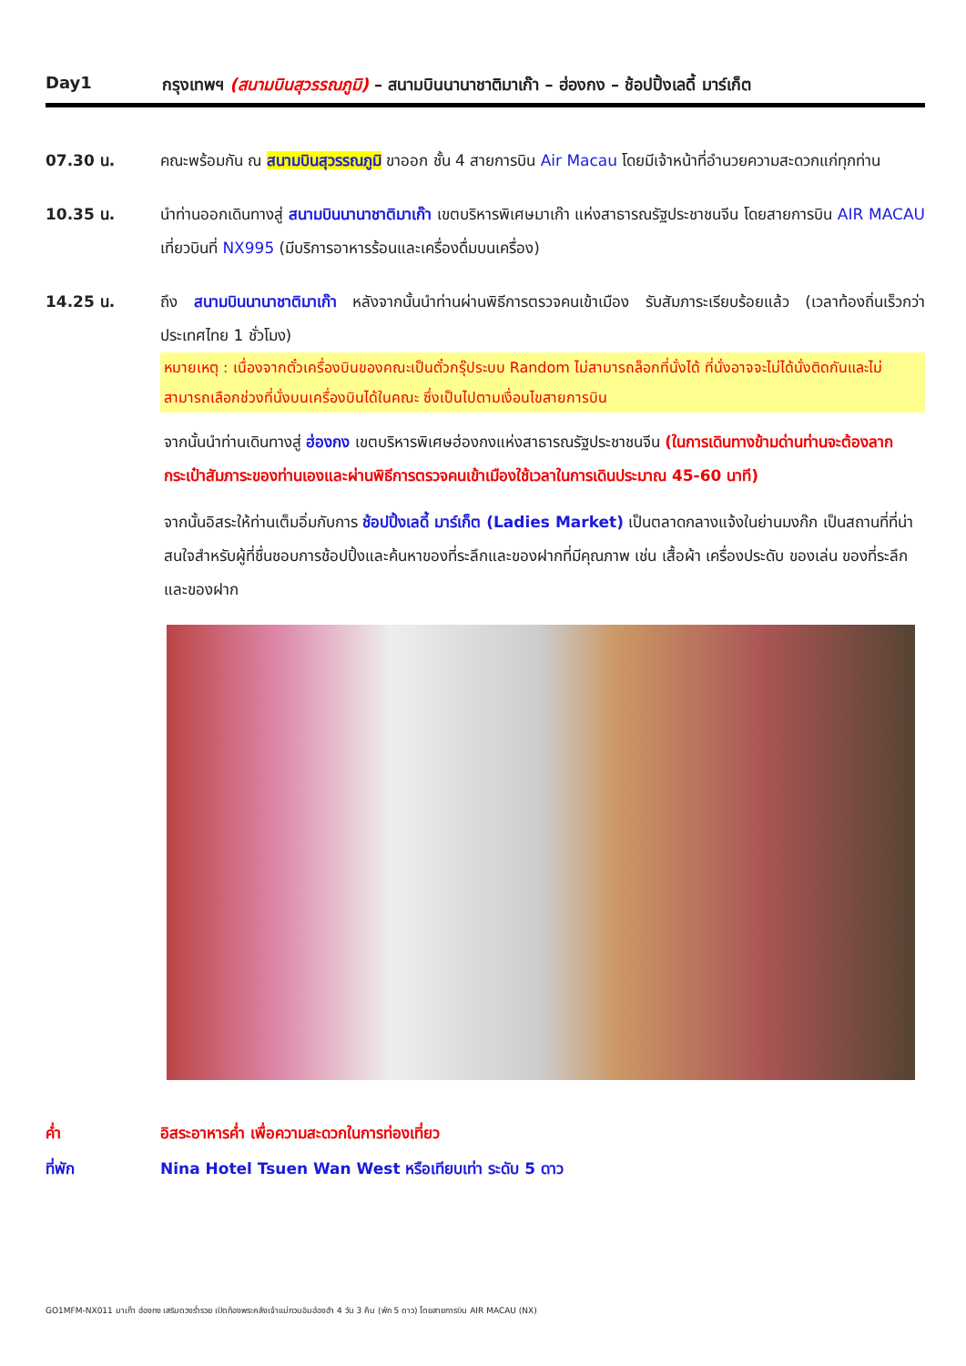Day1 กรุงเทพฯ (สนามบินสุวรรณภูมิ) – สนามบินนานาชาติมาเก๊า – ฮ่องกง – ช้อปปิ้งเลดี้ มาร์เก็ต
07.30 น. คณะพร้อมกัน ณ สนามบินสุวรรณภูมิ ขาออก ชั้น 4 สายการบิน Air Macau โดยมีเจ้าหน้าที่อำนวยความสะดวกแก่ทุกท่าน
10.35 น. นำท่านออกเดินทางสู่ สนามบินนานาชาติมาเก๊า เขตบริหารพิเศษมาเก๊า แห่งสาธารณรัฐประชาชนจีน โดยสายการบิน AIR MACAU เที่ยวบินที่ NX995 (มีบริการอาหารร้อนและเครื่องดื่มบนเครื่อง)
14.25 น. ถึง สนามบินนานาชาติมาเก๊า หลังจากนั้นนำท่านผ่านพิธีการตรวจคนเข้าเมือง รับสัมภาระเรียบร้อยแล้ว (เวลาท้องถิ่นเร็วกว่าประเทศไทย 1 ชั่วโมง)
หมายเหตุ : เนื่องจากตั๋วเครื่องบินของคณะเป็นตั๋วกรุ๊ประบบ Random ไม่สามารถล็อกที่นั่งได้ ที่นั่งอาจจะไม่ได้นั่งติดกันและไม่สามารถเลือกช่วงที่นั่งบนเครื่องบินได้ในคณะ ซึ่งเป็นไปตามเงื่อนไขสายการบิน
จากนั้นนำท่านเดินทางสู่ ฮ่องกง เขตบริหารพิเศษฮ่องกงแห่งสาธารณรัฐประชาชนจีน (ในการเดินทางข้ามด่านท่านจะต้องลากกระเป๋าสัมภาระของท่านเองและผ่านพิธีการตรวจคนเข้าเมืองใช้เวลาในการเดินประมาณ 45-60 นาที)
จากนั้นอิสระให้ท่านเต็มอิ่มกับการ ช้อปปิ้งเลดี้ มาร์เก็ต (Ladies Market) เป็นตลาดกลางแจ้งในย่านมงก๊ก เป็นสถานที่ที่น่าสนใจสำหรับผู้ที่ชื่นชอบการช้อปปิ้งและค้นหาของที่ระลึกและของฝากที่มีคุณภาพ เช่น เสื้อผ้า เครื่องประดับ ของเล่น ของที่ระลึก และของฝาก
ค่ำ อิสระอาหารค่ำ เพื่อความสะดวกในการท่องเที่ยว
ที่พัก Nina Hotel Tsuen Wan West หรือเทียบเท่า ระดับ 5 ดาว
GO1MFM-NX011 มาเก๊า ฮ่องกง เสริมดวงร่ำรวย เปิดท้องพระคลังเจ้าแม่กวนอิมฮ่องฮำ 4 วัน 3 คืน (พัก 5 ดาว) โดยสายการบิน AIR MACAU (NX)